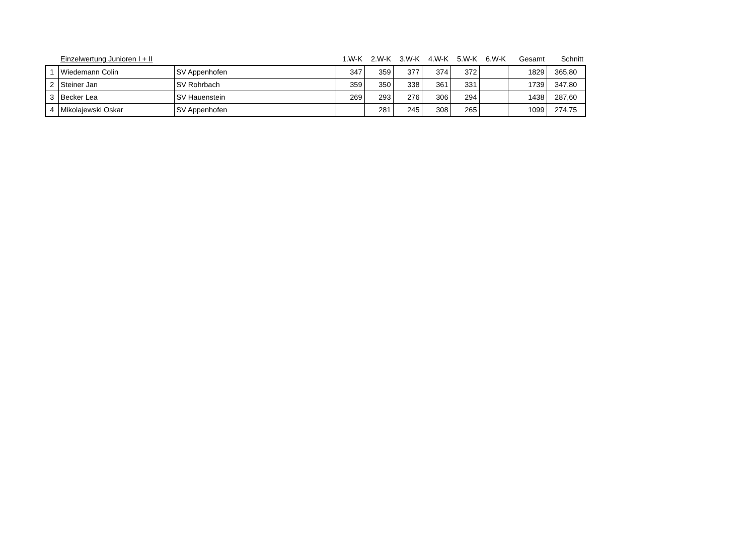| | Einzelwertung Junioren I + II | | 1.W-K | 2.W-K | 3.W-K | 4.W-K | 5.W-K | 6.W-K | Gesamt | Schnitt |
| --- | --- | --- | --- | --- | --- | --- | --- | --- | --- | --- |
| 1 | Wiedemann Colin | SV Appenhofen | 347 | 359 | 377 | 374 | 372 | | 1829 | 365,80 |
| 2 | Steiner Jan | SV Rohrbach | 359 | 350 | 338 | 361 | 331 | | 1739 | 347,80 |
| 3 | Becker Lea | SV Hauenstein | 269 | 293 | 276 | 306 | 294 | | 1438 | 287,60 |
| 4 | Mikolajewski Oskar | SV Appenhofen | | 281 | 245 | 308 | 265 | | 1099 | 274,75 |